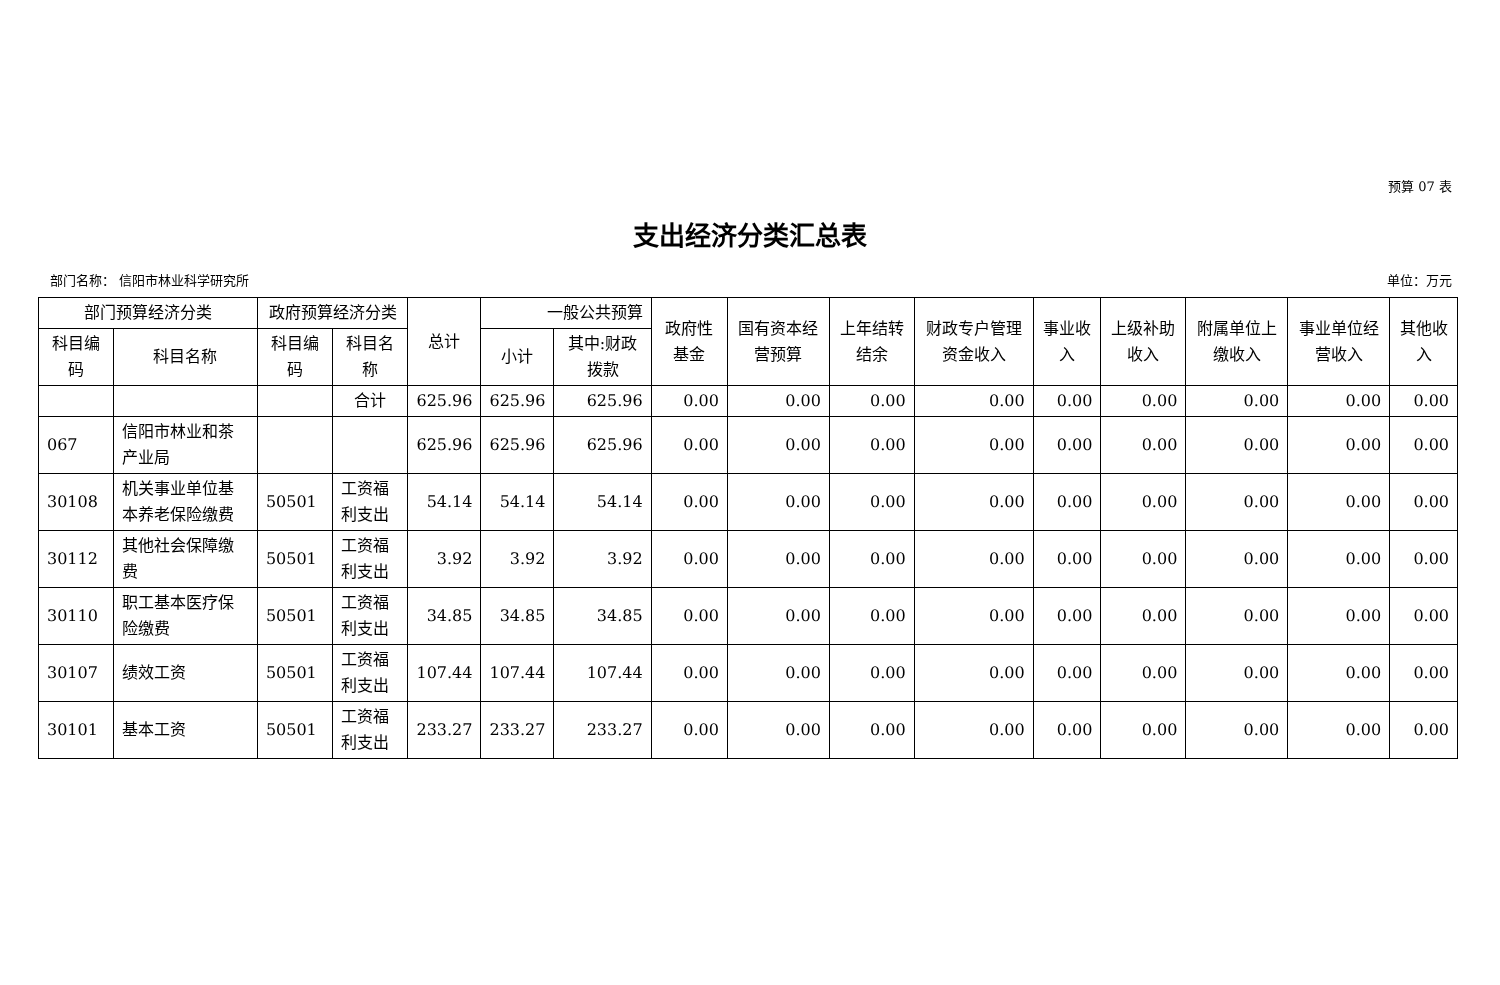预算 07 表
支出经济分类汇总表
部门名称： 信阳市林业科学研究所 单位：万元
| 部门预算经济分类 | | 政府预算经济分类 | | 总计 | 一般公共预算 | | 政府性基金 | 国有资本经营预算 | 上年结转结余 | 财政专户管理资金收入 | 事业收入 | 上级补助收入 | 附属单位上缴收入 | 事业单位经营收入 | 其他收入 |
| --- | --- | --- | --- | --- | --- | --- | --- | --- | --- | --- | --- | --- | --- | --- | --- |
| 科目编码 | 科目名称 | 科目编码 | 科目名称 | | 小计 | 其中:财政拨款 | | | | | | | | | |
| | | | 合计 | 625.96 | 625.96 | 625.96 | 0.00 | 0.00 | 0.00 | 0.00 | 0.00 | 0.00 | 0.00 | 0.00 | 0.00 |
| 067 | 信阳市林业和茶产业局 | | | 625.96 | 625.96 | 625.96 | 0.00 | 0.00 | 0.00 | 0.00 | 0.00 | 0.00 | 0.00 | 0.00 | 0.00 |
| 30108 | 机关事业单位基本养老保险缴费 | 50501 | 工资福利支出 | 54.14 | 54.14 | 54.14 | 0.00 | 0.00 | 0.00 | 0.00 | 0.00 | 0.00 | 0.00 | 0.00 | 0.00 |
| 30112 | 其他社会保障缴费 | 50501 | 工资福利支出 | 3.92 | 3.92 | 3.92 | 0.00 | 0.00 | 0.00 | 0.00 | 0.00 | 0.00 | 0.00 | 0.00 | 0.00 |
| 30110 | 职工基本医疗保险缴费 | 50501 | 工资福利支出 | 34.85 | 34.85 | 34.85 | 0.00 | 0.00 | 0.00 | 0.00 | 0.00 | 0.00 | 0.00 | 0.00 | 0.00 |
| 30107 | 绩效工资 | 50501 | 工资福利支出 | 107.44 | 107.44 | 107.44 | 0.00 | 0.00 | 0.00 | 0.00 | 0.00 | 0.00 | 0.00 | 0.00 | 0.00 |
| 30101 | 基本工资 | 50501 | 工资福利支出 | 233.27 | 233.27 | 233.27 | 0.00 | 0.00 | 0.00 | 0.00 | 0.00 | 0.00 | 0.00 | 0.00 | 0.00 |